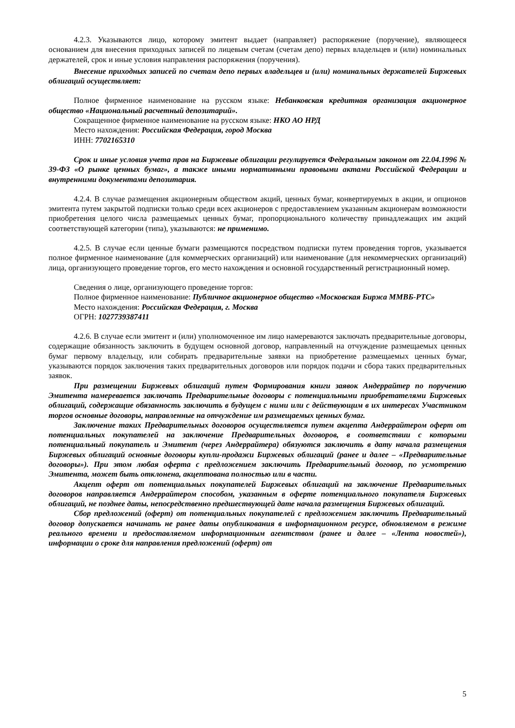4.2.3. Указываются лицо, которому эмитент выдает (направляет) распоряжение (поручение), являющееся основанием для внесения приходных записей по лицевым счетам (счетам депо) первых владельцев и (или) номинальных держателей, срок и иные условия направления распоряжения (поручения).
Внесение приходных записей по счетам депо первых владельцев и (или) номинальных держателей Биржевых облигаций осуществляет:
Полное фирменное наименование на русском языке: Небанковская кредитная организация акционерное общество «Национальный расчетный депозитарий».
Сокращенное фирменное наименование на русском языке: НКО АО НРД
Место нахождения: Российская Федерация, город Москва
ИНН: 7702165310
Срок и иные условия учета прав на Биржевые облигации регулируется Федеральным законом от 22.04.1996 № 39-ФЗ «О рынке ценных бумаг», а также иными нормативными правовыми актами Российской Федерации и внутренними документами депозитария.
4.2.4. В случае размещения акционерным обществом акций, ценных бумаг, конвертируемых в акции, и опционов эмитента путем закрытой подписки только среди всех акционеров с предоставлением указанным акционерам возможности приобретения целого числа размещаемых ценных бумаг, пропорционального количеству принадлежащих им акций соответствующей категории (типа), указываются: не применимо.
4.2.5. В случае если ценные бумаги размещаются посредством подписки путем проведения торгов, указывается полное фирменное наименование (для коммерческих организаций) или наименование (для некоммерческих организаций) лица, организующего проведение торгов, его место нахождения и основной государственный регистрационный номер.
Сведения о лице, организующего проведение торгов:
Полное фирменное наименование: Публичное акционерное общество «Московская Биржа ММВБ-РТС»
Место нахождения: Российская Федерация, г. Москва
ОГРН: 1027739387411
4.2.6. В случае если эмитент и (или) уполномоченное им лицо намереваются заключать предварительные договоры, содержащие обязанность заключить в будущем основной договор, направленный на отчуждение размещаемых ценных бумаг первому владельцу, или собирать предварительные заявки на приобретение размещаемых ценных бумаг, указываются порядок заключения таких предварительных договоров или порядок подачи и сбора таких предварительных заявок.
При размещении Биржевых облигаций путем Формирования книги заявок Андеррайтер по поручению Эмитента намеревается заключать Предварительные договоры с потенциальными приобретателями Биржевых облигаций, содержащие обязанность заключить в будущем с ними или с действующим в их интересах Участником торгов основные договоры, направленные на отчуждение им размещаемых ценных бумаг.
Заключение таких Предварительных договоров осуществляется путем акцепта Андеррайтером оферт от потенциальных покупателей на заключение Предварительных договоров, в соответствии с которыми потенциальный покупатель и Эмитент (через Андеррайтера) обязуются заключить в дату начала размещения Биржевых облигаций основные договоры купли-продажи Биржевых облигаций (ранее и далее – «Предварительные договоры»). При этом любая оферта с предложением заключить Предварительный договор, по усмотрению Эмитента, может быть отклонена, акцептована полностью или в части.
Акцепт оферт от потенциальных покупателей Биржевых облигаций на заключение Предварительных договоров направляется Андеррайтером способом, указанным в оферте потенциального покупателя Биржевых облигаций, не позднее даты, непосредственно предшествующей дате начала размещения Биржевых облигаций.
Сбор предложений (оферт) от потенциальных покупателей с предложением заключить Предварительный договор допускается начинать не ранее даты опубликования в информационном ресурсе, обновляемом в режиме реального времени и предоставляемом информационным агентством (ранее и далее – «Лента новостей»), информации о сроке для направления предложений (оферт) от
5